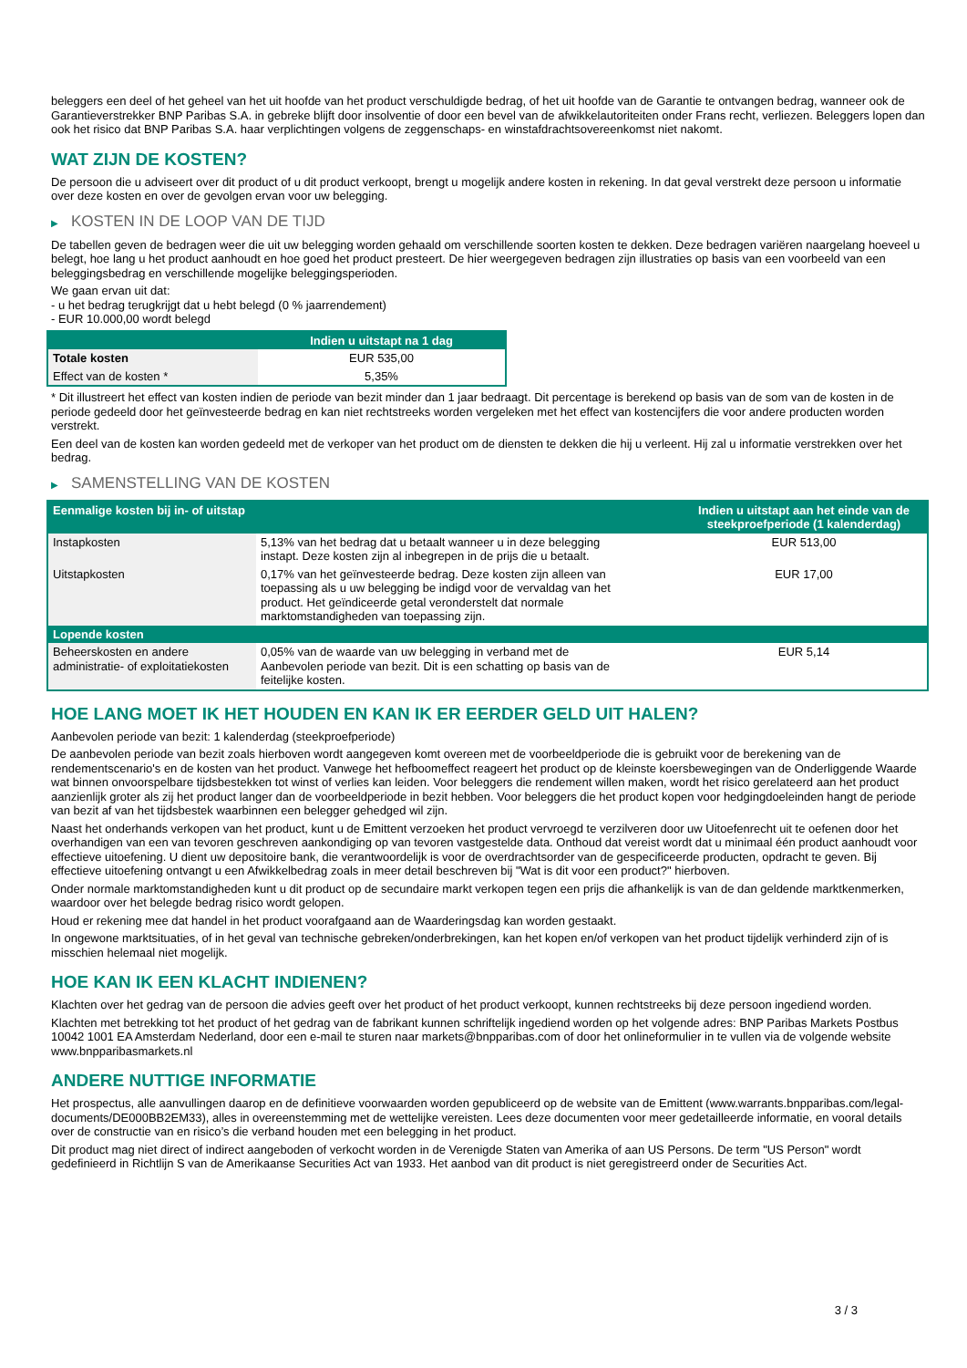beleggers een deel of het geheel van het uit hoofde van het product verschuldigde bedrag, of het uit hoofde van de Garantie te ontvangen bedrag, wanneer ook de Garantieverstrekker BNP Paribas S.A. in gebreke blijft door insolventie of door een bevel van de afwikkelautoriteiten onder Frans recht, verliezen. Beleggers lopen dan ook het risico dat BNP Paribas S.A. haar verplichtingen volgens de zeggenschaps- en winstafdrachtsovereenkomst niet nakomt.
WAT ZIJN DE KOSTEN?
De persoon die u adviseert over dit product of u dit product verkoopt, brengt u mogelijk andere kosten in rekening. In dat geval verstrekt deze persoon u informatie over deze kosten en over de gevolgen ervan voor uw belegging.
▶ KOSTEN IN DE LOOP VAN DE TIJD
De tabellen geven de bedragen weer die uit uw belegging worden gehaald om verschillende soorten kosten te dekken. Deze bedragen variëren naargelang hoeveel u belegt, hoe lang u het product aanhoudt en hoe goed het product presteert. De hier weergegeven bedragen zijn illustraties op basis van een voorbeeld van een beleggingsbedrag en verschillende mogelijke beleggingsperioden.
We gaan ervan uit dat:
- u het bedrag terugkrijgt dat u hebt belegd (0 % jaarrendement)
- EUR 10.000,00 wordt belegd
| | Indien u uitstapt na 1 dag |
| --- | --- |
| Totale kosten | EUR 535,00 |
| Effect van de kosten * | 5,35% |
* Dit illustreert het effect van kosten indien de periode van bezit minder dan 1 jaar bedraagt. Dit percentage is berekend op basis van de som van de kosten in de periode gedeeld door het geïnvesteerde bedrag en kan niet rechtstreeks worden vergeleken met het effect van kostencijfers die voor andere producten worden verstrekt.
Een deel van de kosten kan worden gedeeld met de verkoper van het product om de diensten te dekken die hij u verleent. Hij zal u informatie verstrekken over het bedrag.
▶ SAMENSTELLING VAN DE KOSTEN
| Eenmalige kosten bij in- of uitstap | | Indien u uitstapt aan het einde van de steekproefperiode (1 kalenderdag) |
| --- | --- | --- |
| Instapkosten | 5,13% van het bedrag dat u betaalt wanneer u in deze belegging instapt. Deze kosten zijn al inbegrepen in de prijs die u betaalt. | EUR 513,00 |
| Uitstapkosten | 0,17% van het geïnvesteerde bedrag. Deze kosten zijn alleen van toepassing als u uw belegging be indigd voor de vervaldag van het product. Het geïndiceerde getal veronderstelt dat normale marktomstandigheden van toepassing zijn. | EUR 17,00 |
| Lopende kosten | | |
| Beheerskosten en andere administratie- of exploitatiekosten | 0,05% van de waarde van uw belegging in verband met de Aanbevolen periode van bezit. Dit is een schatting op basis van de feitelijke kosten. | EUR 5,14 |
HOE LANG MOET IK HET HOUDEN EN KAN IK ER EERDER GELD UIT HALEN?
Aanbevolen periode van bezit: 1 kalenderdag (steekproefperiode)
De aanbevolen periode van bezit zoals hierboven wordt aangegeven komt overeen met de voorbeeldperiode die is gebruikt voor de berekening van de rendementscenario's en de kosten van het product. Vanwege het hefboomeffect reageert het product op de kleinste koersbewegingen van de Onderliggende Waarde wat binnen onvoorspelbare tijdsbestekken tot winst of verlies kan leiden. Voor beleggers die rendement willen maken, wordt het risico gerelateerd aan het product aanzienlijk groter als zij het product langer dan de voorbeeldperiode in bezit hebben. Voor beleggers die het product kopen voor hedgingdoeleinden hangt de periode van bezit af van het tijdsbestek waarbinnen een belegger gehedged wil zijn.
Naast het onderhands verkopen van het product, kunt u de Emittent verzoeken het product vervroegd te verzilveren door uw Uitoefenrecht uit te oefenen door het overhandigen van een van tevoren geschreven aankondiging op van tevoren vastgestelde data. Onthoud dat vereist wordt dat u minimaal één product aanhoudt voor effectieve uitoefening. U dient uw depositoire bank, die verantwoordelijk is voor de overdrachtsorder van de gespecificeerde producten, opdracht te geven. Bij effectieve uitoefening ontvangt u een Afwikkelbedrag zoals in meer detail beschreven bij "Wat is dit voor een product?" hierboven.
Onder normale marktomstandigheden kunt u dit product op de secundaire markt verkopen tegen een prijs die afhankelijk is van de dan geldende marktkenmerken, waardoor over het belegde bedrag risico wordt gelopen.
Houd er rekening mee dat handel in het product voorafgaand aan de Waarderingsdag kan worden gestaakt.
In ongewone marktsituaties, of in het geval van technische gebreken/onderbrekingen, kan het kopen en/of verkopen van het product tijdelijk verhinderd zijn of is misschien helemaal niet mogelijk.
HOE KAN IK EEN KLACHT INDIENEN?
Klachten over het gedrag van de persoon die advies geeft over het product of het product verkoopt, kunnen rechtstreeks bij deze persoon ingediend worden.
Klachten met betrekking tot het product of het gedrag van de fabrikant kunnen schriftelijk ingediend worden op het volgende adres: BNP Paribas Markets Postbus 10042 1001 EA Amsterdam Nederland, door een e-mail te sturen naar markets@bnpparibas.com of door het onlineformulier in te vullen via de volgende website www.bnpparibasmarkets.nl
ANDERE NUTTIGE INFORMATIE
Het prospectus, alle aanvullingen daarop en de definitieve voorwaarden worden gepubliceerd op de website van de Emittent (www.warrants.bnpparibas.com/legal-documents/DE000BB2EM33), alles in overeenstemming met de wettelijke vereisten. Lees deze documenten voor meer gedetailleerde informatie, en vooral details over de constructie van en risico’s die verband houden met een belegging in het product.
Dit product mag niet direct of indirect aangeboden of verkocht worden in de Verenigde Staten van Amerika of aan US Persons. De term "US Person" wordt gedefinieerd in Richtlijn S van de Amerikaanse Securities Act van 1933. Het aanbod van dit product is niet geregistreerd onder de Securities Act.
3 / 3